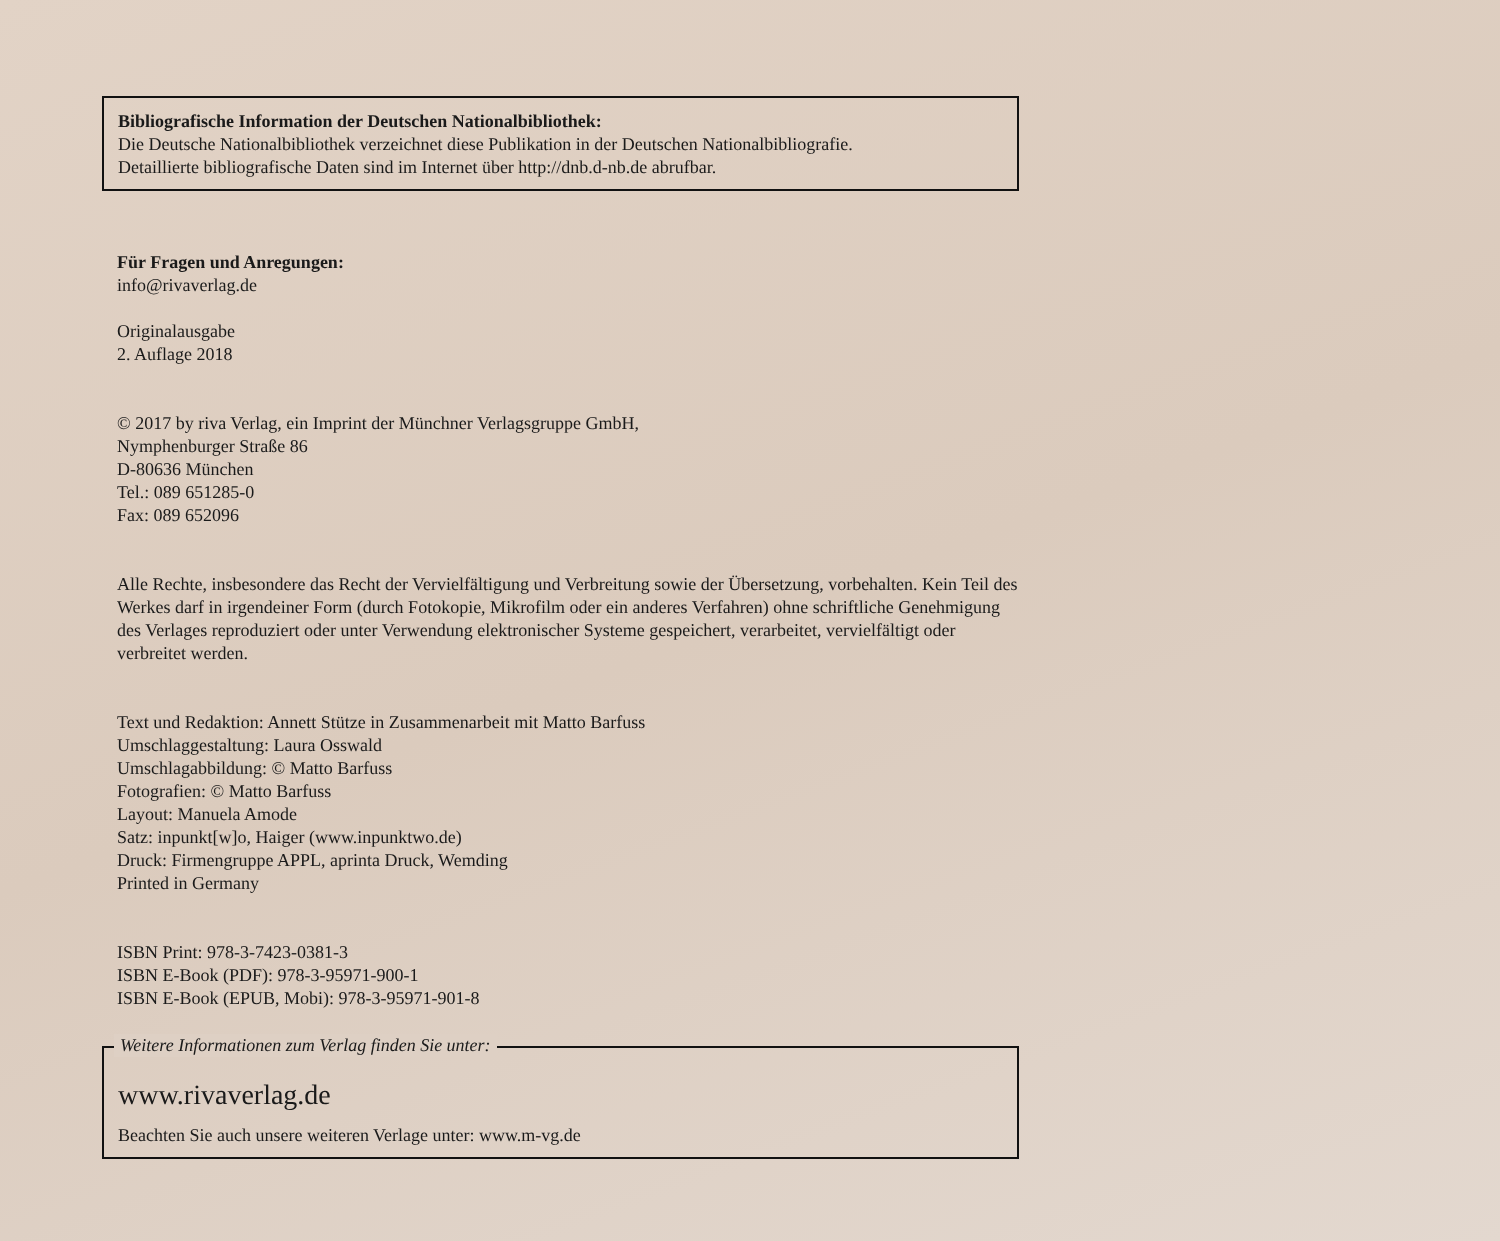Bibliografische Information der Deutschen Nationalbibliothek:
Die Deutsche Nationalbibliothek verzeichnet diese Publikation in der Deutschen Nationalbibliografie.
Detaillierte bibliografische Daten sind im Internet über http://dnb.d-nb.de abrufbar.
Für Fragen und Anregungen:
info@rivaverlag.de
Originalausgabe
2. Auflage 2018
© 2017 by riva Verlag, ein Imprint der Münchner Verlagsgruppe GmbH,
Nymphenburger Straße 86
D-80636 München
Tel.: 089 651285-0
Fax: 089 652096
Alle Rechte, insbesondere das Recht der Vervielfältigung und Verbreitung sowie der Übersetzung, vorbehalten. Kein Teil des Werkes darf in irgendeiner Form (durch Fotokopie, Mikrofilm oder ein anderes Verfahren) ohne schriftliche Genehmigung des Verlages reproduziert oder unter Verwendung elektronischer Systeme gespeichert, verarbeitet, vervielfältigt oder verbreitet werden.
Text und Redaktion: Annett Stütze in Zusammenarbeit mit Matto Barfuss
Umschlaggestaltung: Laura Osswald
Umschlagabbildung: © Matto Barfuss
Fotografien: © Matto Barfuss
Layout: Manuela Amode
Satz: inpunkt[w]o, Haiger (www.inpunktwo.de)
Druck: Firmengruppe APPL, aprinta Druck, Wemding
Printed in Germany
ISBN Print: 978-3-7423-0381-3
ISBN E-Book (PDF): 978-3-95971-900-1
ISBN E-Book (EPUB, Mobi): 978-3-95971-901-8
Weitere Informationen zum Verlag finden Sie unter:
www.rivaverlag.de
Beachten Sie auch unsere weiteren Verlage unter: www.m-vg.de